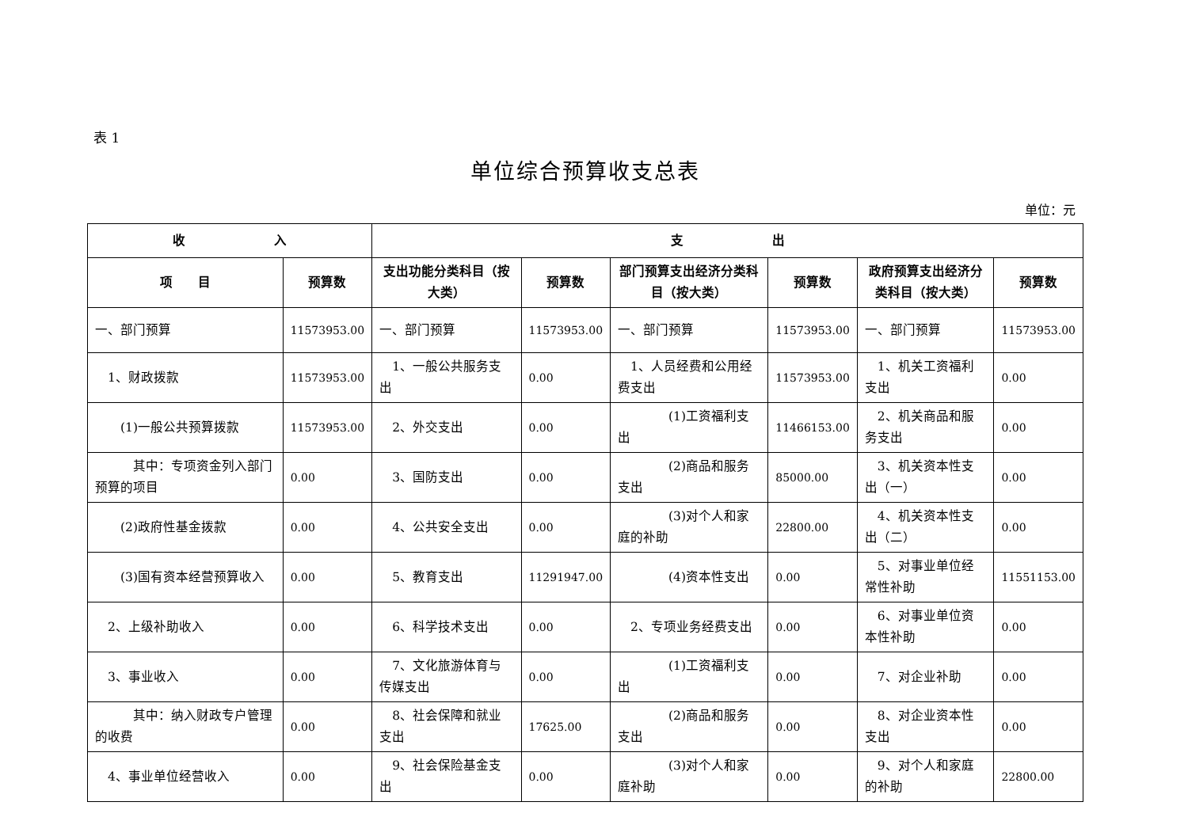表 1
单位综合预算收支总表
单位：元
| 收 入 | | 支 出 | | | | | |
| --- | --- | --- | --- | --- | --- | --- | --- |
| 项 目 | 预算数 | 支出功能分类科目（按大类） | 预算数 | 部门预算支出经济分类科目（按大类） | 预算数 | 政府预算支出经济分类科目（按大类） | 预算数 |
| 一、部门预算 | 11573953.00 | 一、部门预算 | 11573953.00 | 一、部门预算 | 11573953.00 | 一、部门预算 | 11573953.00 |
| 1、财政拨款 | 11573953.00 | 1、一般公共服务支出 | 0.00 | 1、人员经费和公用经费支出 | 11573953.00 | 1、机关工资福利支出 | 0.00 |
| (1)一般公共预算拨款 | 11573953.00 | 2、外交支出 | 0.00 | (1)工资福利支出 | 11466153.00 | 2、机关商品和服务支出 | 0.00 |
| 其中：专项资金列入部门预算的项目 | 0.00 | 3、国防支出 | 0.00 | (2)商品和服务支出 | 85000.00 | 3、机关资本性支出（一） | 0.00 |
| (2)政府性基金拨款 | 0.00 | 4、公共安全支出 | 0.00 | (3)对个人和家庭的补助 | 22800.00 | 4、机关资本性支出（二） | 0.00 |
| (3)国有资本经营预算收入 | 0.00 | 5、教育支出 | 11291947.00 | (4)资本性支出 | 0.00 | 5、对事业单位经常性补助 | 11551153.00 |
| 2、上级补助收入 | 0.00 | 6、科学技术支出 | 0.00 | 2、专项业务经费支出 | 0.00 | 6、对事业单位资本性补助 | 0.00 |
| 3、事业收入 | 0.00 | 7、文化旅游体育与传媒支出 | 0.00 | (1)工资福利支出 | 0.00 | 7、对企业补助 | 0.00 |
| 其中：纳入财政专户管理的收费 | 0.00 | 8、社会保障和就业支出 | 17625.00 | (2)商品和服务支出 | 0.00 | 8、对企业资本性支出 | 0.00 |
| 4、事业单位经营收入 | 0.00 | 9、社会保险基金支出 | 0.00 | (3)对个人和家庭补助 | 0.00 | 9、对个人和家庭的补助 | 22800.00 |